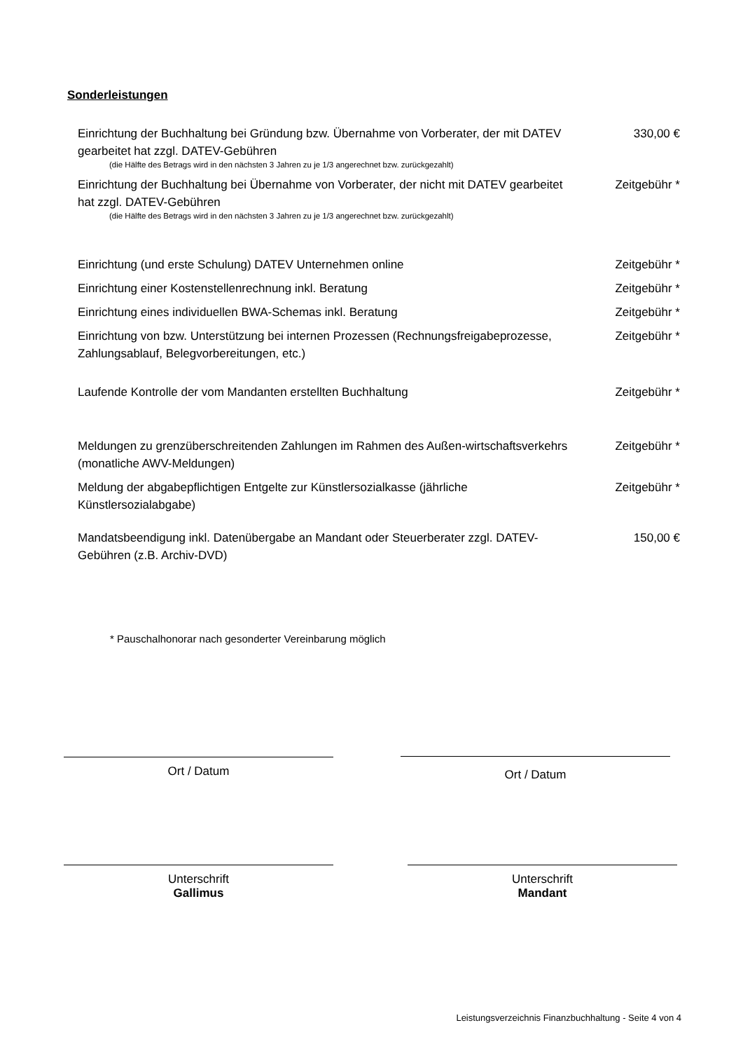Sonderleistungen
Einrichtung der Buchhaltung bei Gründung bzw. Übernahme von Vorberater, der mit DATEV gearbeitet hat zzgl. DATEV-Gebühren
(die Hälfte des Betrags wird in den nächsten 3 Jahren zu je 1/3 angerechnet bzw. zurückgezahlt)
330,00 €
Einrichtung der Buchhaltung bei Übernahme von Vorberater, der nicht mit DATEV gearbeitet hat zzgl. DATEV-Gebühren
(die Hälfte des Betrags wird in den nächsten 3 Jahren zu je 1/3 angerechnet bzw. zurückgezahlt)
Zeitgebühr *
Einrichtung (und erste Schulung) DATEV Unternehmen online Zeitgebühr *
Einrichtung einer Kostenstellenrechnung inkl. Beratung Zeitgebühr *
Einrichtung eines individuellen BWA-Schemas inkl. Beratung Zeitgebühr *
Einrichtung von bzw. Unterstützung bei internen Prozessen (Rechnungsfreigabeprozesse, Zahlungsablauf, Belegvorbereitungen, etc.)
Zeitgebühr *
Laufende Kontrolle der vom Mandanten erstellten Buchhaltung Zeitgebühr *
Meldungen zu grenzüberschreitenden Zahlungen im Rahmen des Außen-wirtschaftsverkehrs (monatliche AWV-Meldungen)
Zeitgebühr *
Meldung der abgabepflichtigen Entgelte zur Künstlersozialkasse (jährliche Künstlersozialabgabe)
Zeitgebühr *
Mandatsbeendigung inkl. Datenübergabe an Mandant oder Steuerberater zzgl. DATEV-Gebühren (z.B. Archiv-DVD)
150,00 €
* Pauschalhonorar nach gesonderter Vereinbarung möglich
Ort / Datum Ort / Datum
Unterschrift
Gallimus
Unterschrift
Mandant
Leistungsverzeichnis Finanzbuchhaltung - Seite 4 von 4